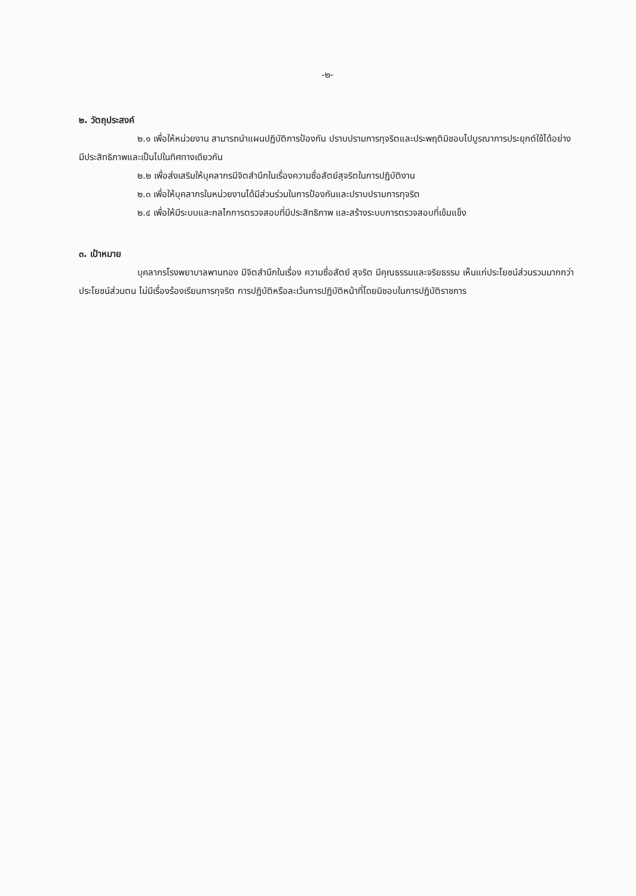-๒-
๒. วัตถุประสงค์
๒.๑ เพื่อให้หน่วยงาน สามารถนำแผนปฏิบัติการป้องกัน ปราบปรามการทุจริตและประพฤติมิชอบไปบูรณาการประยุกต์ใช้ได้อย่างมีประสิทธิภาพและเป็นไปในทิศทางเดียวกัน
๒.๒ เพื่อส่งเสริมให้บุคลากรมีจิตสำนึกในเรื่องความซื่อสัตย์สุจริตในการปฏิบัติงาน
๒.๓ เพื่อให้บุคลากรในหน่วยงานได้มีส่วนร่วมในการป้องกันและปราบปรามการทุจริต
๒.๔ เพื่อให้มีระบบและกลไกการตรวจสอบที่มีประสิทธิภาพ และสร้างระบบการตรวจสอบที่เข้มแข็ง
๓. เป้าหมาย
บุคลากรโรงพยาบาลพานทอง มีจิตสำนึกในเรื่อง ความซื่อสัตย์ สุจริต มีคุณธรรมและจริยธรรม เห็นแก่ประโยชน์ส่วนรวมมากกว่าประโยชน์ส่วนตน ไม่มีเรื่องร้องเรียนการทุจริต การปฏิบัติหรือละเว้นการปฏิบัติหน้าที่โดยมิชอบในการปฏิบัติราชการ